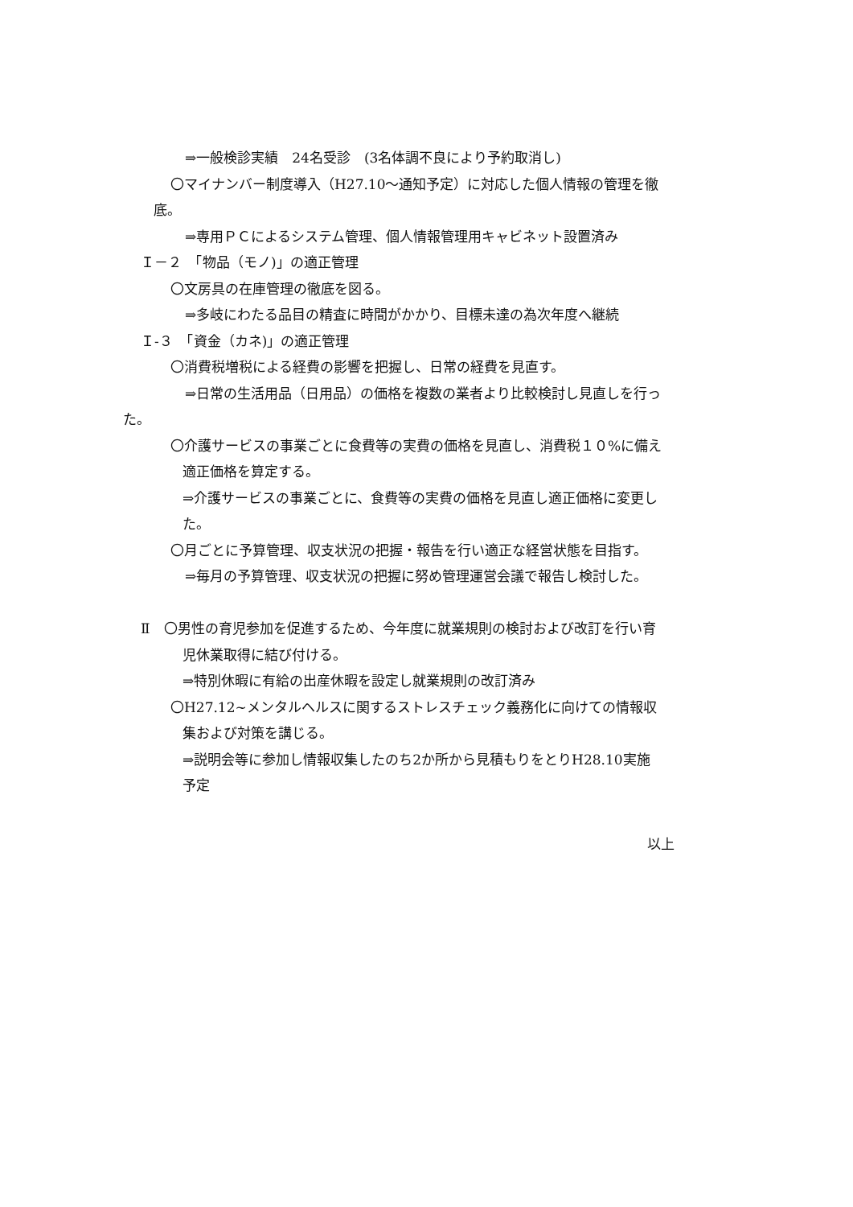⇒一般検診実績　24名受診　(3名体調不良により予約取消し)
〇マイナンバー制度導入（H27.10～通知予定）に対応した個人情報の管理を徹
底。
⇒専用ＰＣによるシステム管理、個人情報管理用キャビネット設置済み
Ｉ－２　「物品（モノ)」の適正管理
〇文房具の在庫管理の徹底を図る。
⇒多岐にわたる品目の精査に時間がかかり、目標未達の為次年度へ継続
Ｉ‐３　「資金（カネ)」の適正管理
〇消費税増税による経費の影響を把握し、日常の経費を見直す。
⇒日常の生活用品（日用品）の価格を複数の業者より比較検討し見直しを行っ
た。
〇介護サービスの事業ごとに食費等の実費の価格を見直し、消費税１０%に備え
適正価格を算定する。
⇒介護サービスの事業ごとに、食費等の実費の価格を見直し適正価格に変更し
た。
〇月ごとに予算管理、収支状況の把握・報告を行い適正な経営状態を目指す。
⇒毎月の予算管理、収支状況の把握に努め管理運営会議で報告し検討した。
Ⅱ　〇男性の育児参加を促進するため、今年度に就業規則の検討および改訂を行い育
児休業取得に結び付ける。
⇒特別休暇に有給の出産休暇を設定し就業規則の改訂済み
〇H27.12~メンタルヘルスに関するストレスチェック義務化に向けての情報収
集および対策を講じる。
⇒説明会等に参加し情報収集したのち2か所から見積もりをとりH28.10実施
予定
以上